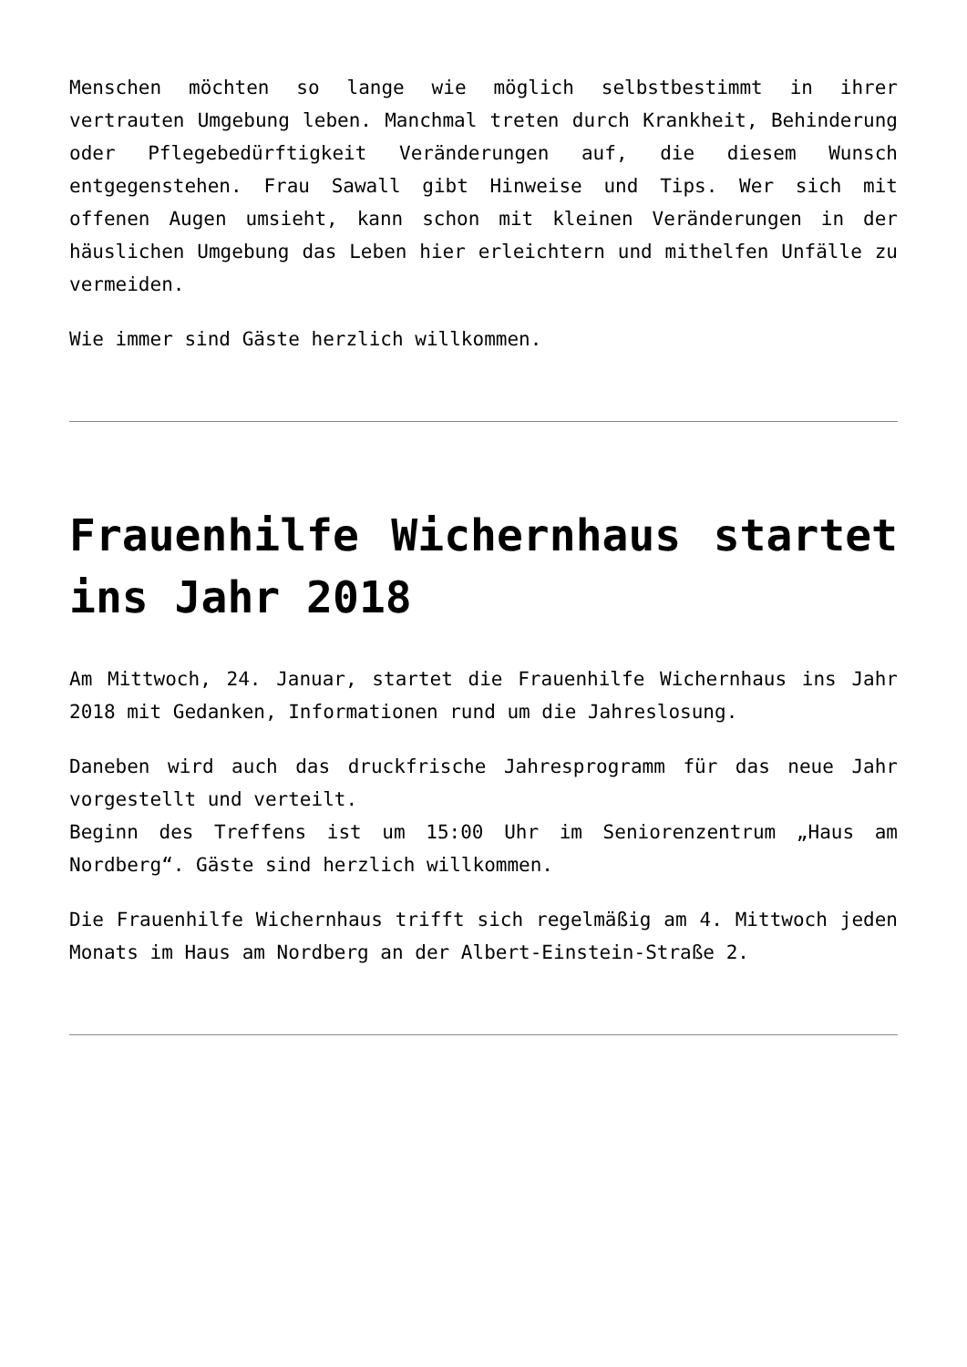Menschen möchten so lange wie möglich selbstbestimmt in ihrer vertrauten Umgebung leben. Manchmal treten durch Krankheit, Behinderung oder Pflegebedürftigkeit Veränderungen auf, die diesem Wunsch entgegenstehen. Frau Sawall gibt Hinweise und Tips. Wer sich mit offenen Augen umsieht, kann schon mit kleinen Veränderungen in der häuslichen Umgebung das Leben hier erleichtern und mithelfen Unfälle zu vermeiden.
Wie immer sind Gäste herzlich willkommen.
Frauenhilfe Wichernhaus startet ins Jahr 2018
Am Mittwoch, 24. Januar, startet die Frauenhilfe Wichernhaus ins Jahr 2018 mit Gedanken, Informationen rund um die Jahreslosung.
Daneben wird auch das druckfrische Jahresprogramm für das neue Jahr vorgestellt und verteilt.
Beginn des Treffens ist um 15:00 Uhr im Seniorenzentrum „Haus am Nordberg“. Gäste sind herzlich willkommen.
Die Frauenhilfe Wichernhaus trifft sich regelmäßig am 4. Mittwoch jeden Monats im Haus am Nordberg an der Albert-Einstein-Straße 2.